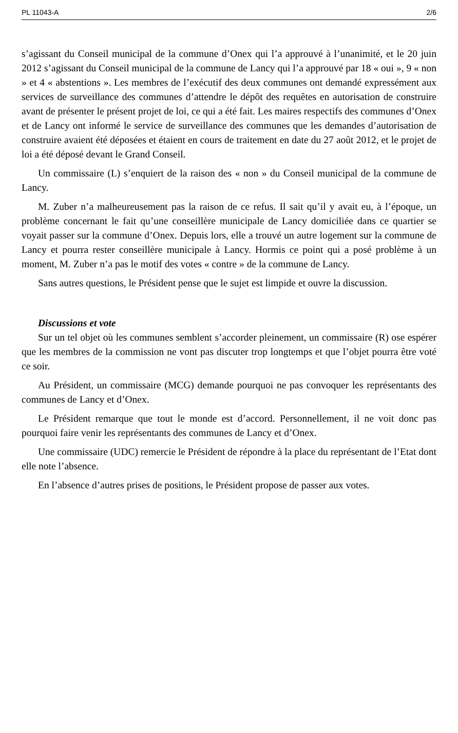PL 11043-A 2/6
s’agissant du Conseil municipal de la commune d’Onex qui l’a approuvé à l’unanimité, et le 20 juin 2012 s’agissant du Conseil municipal de la commune de Lancy qui l’a approuvé par 18 « oui », 9 « non » et 4 « abstentions ». Les membres de l’exécutif des deux communes ont demandé expressément aux services de surveillance des communes d’attendre le dépôt des requêtes en autorisation de construire avant de présenter le présent projet de loi, ce qui a été fait. Les maires respectifs des communes d’Onex et de Lancy ont informé le service de surveillance des communes que les demandes d’autorisation de construire avaient été déposées et étaient en cours de traitement en date du 27 août 2012, et le projet de loi a été déposé devant le Grand Conseil.
Un commissaire (L) s’enquiert de la raison des « non » du Conseil municipal de la commune de Lancy.
M. Zuber n’a malheureusement pas la raison de ce refus. Il sait qu’il y avait eu, à l’époque, un problème concernant le fait qu’une conseillère municipale de Lancy domiciliée dans ce quartier se voyait passer sur la commune d’Onex. Depuis lors, elle a trouvé un autre logement sur la commune de Lancy et pourra rester conseillère municipale à Lancy. Hormis ce point qui a posé problème à un moment, M. Zuber n’a pas le motif des votes « contre » de la commune de Lancy.
Sans autres questions, le Président pense que le sujet est limpide et ouvre la discussion.
Discussions et vote
Sur un tel objet où les communes semblent s’accorder pleinement, un commissaire (R) ose espérer que les membres de la commission ne vont pas discuter trop longtemps et que l’objet pourra être voté ce soir.
Au Président, un commissaire (MCG) demande pourquoi ne pas convoquer les représentants des communes de Lancy et d’Onex.
Le Président remarque que tout le monde est d’accord. Personnellement, il ne voit donc pas pourquoi faire venir les représentants des communes de Lancy et d’Onex.
Une commissaire (UDC) remercie le Président de répondre à la place du représentant de l’Etat dont elle note l’absence.
En l’absence d’autres prises de positions, le Président propose de passer aux votes.